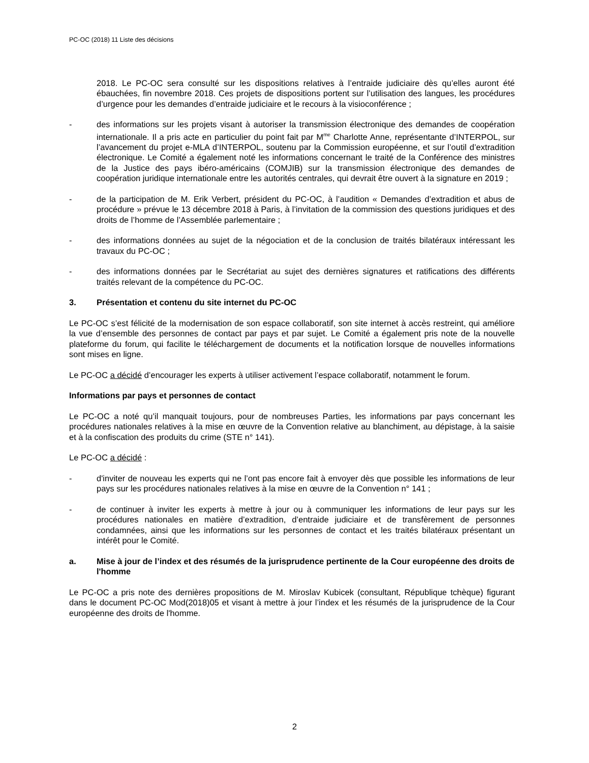PC-OC (2018) 11 Liste des décisions
2018. Le PC-OC sera consulté sur les dispositions relatives à l’entraide judiciaire dès qu’elles auront été ébauchées, fin novembre 2018. Ces projets de dispositions portent sur l’utilisation des langues, les procédures d’urgence pour les demandes d’entraide judiciaire et le recours à la visioconférence ;
- des informations sur les projets visant à autoriser la transmission électronique des demandes de coopération internationale. Il a pris acte en particulier du point fait par M<sup>me</sup> Charlotte Anne, représentante d’INTERPOL, sur l’avancement du projet e-MLA d’INTERPOL, soutenu par la Commission européenne, et sur l’outil d’extradition électronique. Le Comité a également noté les informations concernant le traité de la Conférence des ministres de la Justice des pays ibéro-américains (COMJIB) sur la transmission électronique des demandes de coopération juridique internationale entre les autorités centrales, qui devrait être ouvert à la signature en 2019 ;
- de la participation de M. Erik Verbert, président du PC-OC, à l’audition « Demandes d’extradition et abus de procédure » prévue le 13 décembre 2018 à Paris, à l’invitation de la commission des questions juridiques et des droits de l’homme de l’Assemblée parlementaire ;
- des informations données au sujet de la négociation et de la conclusion de traités bilatéraux intéressant les travaux du PC-OC ;
- des informations données par le Secrétariat au sujet des dernières signatures et ratifications des différents traités relevant de la compétence du PC-OC.
3. Présentation et contenu du site internet du PC-OC
Le PC-OC s’est félicité de la modernisation de son espace collaboratif, son site internet à accès restreint, qui améliore la vue d’ensemble des personnes de contact par pays et par sujet. Le Comité a également pris note de la nouvelle plateforme du forum, qui facilite le téléchargement de documents et la notification lorsque de nouvelles informations sont mises en ligne.
Le PC-OC a décidé d’encourager les experts à utiliser activement l’espace collaboratif, notamment le forum.
Informations par pays et personnes de contact
Le PC-OC a noté qu’il manquait toujours, pour de nombreuses Parties, les informations par pays concernant les procédures nationales relatives à la mise en œuvre de la Convention relative au blanchiment, au dépistage, à la saisie et à la confiscation des produits du crime (STE n° 141).
Le PC-OC a décidé :
- d'inviter de nouveau les experts qui ne l’ont pas encore fait à envoyer dès que possible les informations de leur pays sur les procédures nationales relatives à la mise en œuvre de la Convention n° 141 ;
- de continuer à inviter les experts à mettre à jour ou à communiquer les informations de leur pays sur les procédures nationales en matière d’extradition, d’entraide judiciaire et de transfèrement de personnes condamnées, ainsi que les informations sur les personnes de contact et les traités bilatéraux présentant un intérêt pour le Comité.
a. Mise à jour de l’index et des résumés de la jurisprudence pertinente de la Cour européenne des droits de l'homme
Le PC-OC a pris note des dernières propositions de M. Miroslav Kubicek (consultant, République tchèque) figurant dans le document PC-OC Mod(2018)05 et visant à mettre à jour l’index et les résumés de la jurisprudence de la Cour européenne des droits de l'homme.
2